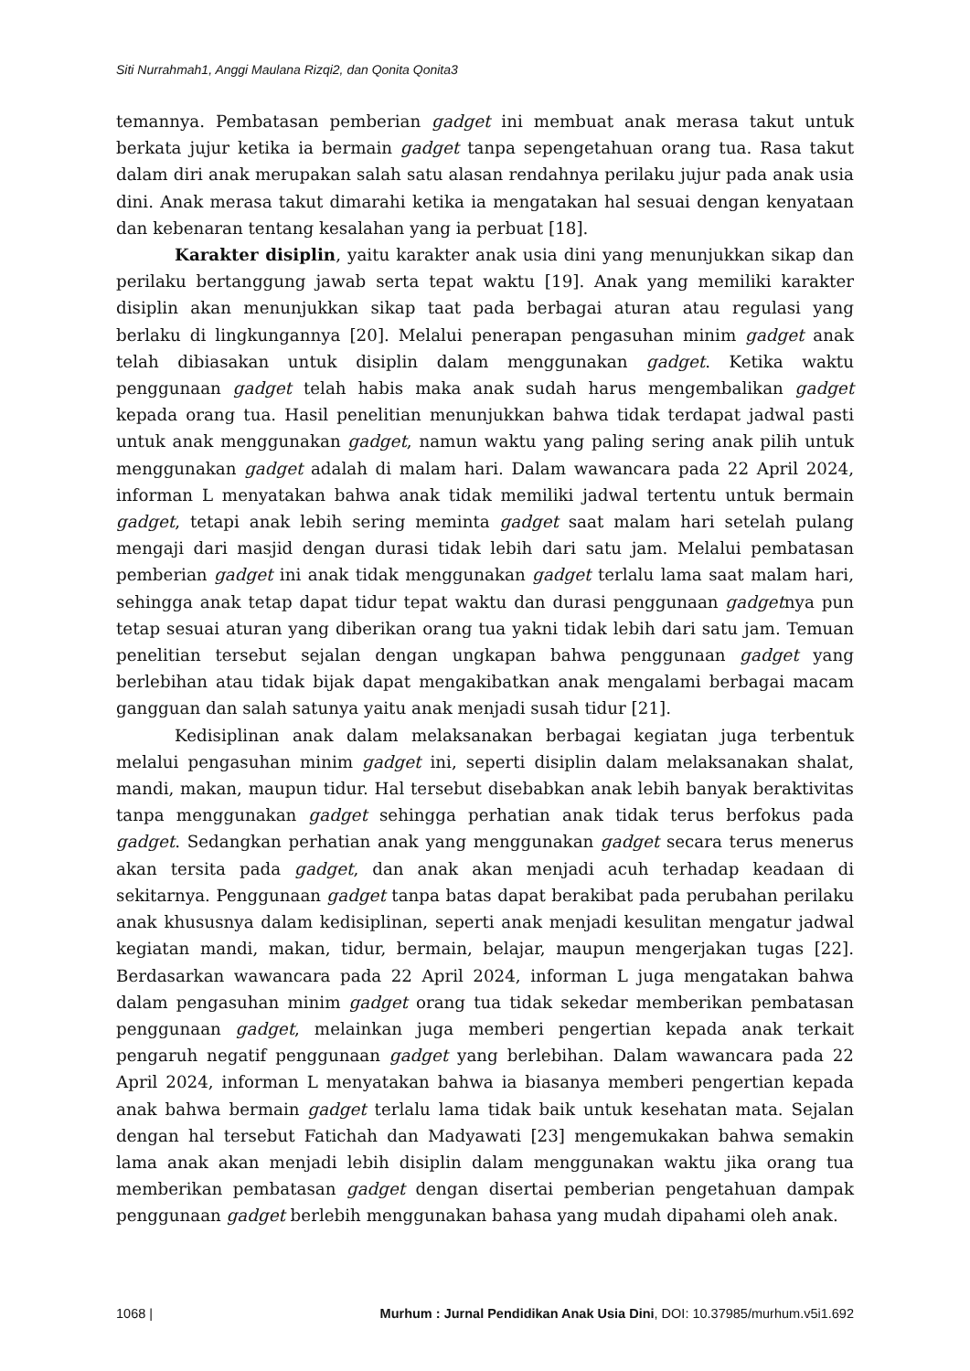Siti Nurrahmah1, Anggi Maulana Rizqi2, dan Qonita Qonita3
temannya. Pembatasan pemberian gadget ini membuat anak merasa takut untuk berkata jujur ketika ia bermain gadget tanpa sepengetahuan orang tua. Rasa takut dalam diri anak merupakan salah satu alasan rendahnya perilaku jujur pada anak usia dini. Anak merasa takut dimarahi ketika ia mengatakan hal sesuai dengan kenyataan dan kebenaran tentang kesalahan yang ia perbuat [18].
Karakter disiplin, yaitu karakter anak usia dini yang menunjukkan sikap dan perilaku bertanggung jawab serta tepat waktu [19]. Anak yang memiliki karakter disiplin akan menunjukkan sikap taat pada berbagai aturan atau regulasi yang berlaku di lingkungannya [20]. Melalui penerapan pengasuhan minim gadget anak telah dibiasakan untuk disiplin dalam menggunakan gadget. Ketika waktu penggunaan gadget telah habis maka anak sudah harus mengembalikan gadget kepada orang tua. Hasil penelitian menunjukkan bahwa tidak terdapat jadwal pasti untuk anak menggunakan gadget, namun waktu yang paling sering anak pilih untuk menggunakan gadget adalah di malam hari. Dalam wawancara pada 22 April 2024, informan L menyatakan bahwa anak tidak memiliki jadwal tertentu untuk bermain gadget, tetapi anak lebih sering meminta gadget saat malam hari setelah pulang mengaji dari masjid dengan durasi tidak lebih dari satu jam. Melalui pembatasan pemberian gadget ini anak tidak menggunakan gadget terlalu lama saat malam hari, sehingga anak tetap dapat tidur tepat waktu dan durasi penggunaan gadgetnya pun tetap sesuai aturan yang diberikan orang tua yakni tidak lebih dari satu jam. Temuan penelitian tersebut sejalan dengan ungkapan bahwa penggunaan gadget yang berlebihan atau tidak bijak dapat mengakibatkan anak mengalami berbagai macam gangguan dan salah satunya yaitu anak menjadi susah tidur [21].
Kedisiplinan anak dalam melaksanakan berbagai kegiatan juga terbentuk melalui pengasuhan minim gadget ini, seperti disiplin dalam melaksanakan shalat, mandi, makan, maupun tidur. Hal tersebut disebabkan anak lebih banyak beraktivitas tanpa menggunakan gadget sehingga perhatian anak tidak terus berfokus pada gadget. Sedangkan perhatian anak yang menggunakan gadget secara terus menerus akan tersita pada gadget, dan anak akan menjadi acuh terhadap keadaan di sekitarnya. Penggunaan gadget tanpa batas dapat berakibat pada perubahan perilaku anak khususnya dalam kedisiplinan, seperti anak menjadi kesulitan mengatur jadwal kegiatan mandi, makan, tidur, bermain, belajar, maupun mengerjakan tugas [22]. Berdasarkan wawancara pada 22 April 2024, informan L juga mengatakan bahwa dalam pengasuhan minim gadget orang tua tidak sekedar memberikan pembatasan penggunaan gadget, melainkan juga memberi pengertian kepada anak terkait pengaruh negatif penggunaan gadget yang berlebihan. Dalam wawancara pada 22 April 2024, informan L menyatakan bahwa ia biasanya memberi pengertian kepada anak bahwa bermain gadget terlalu lama tidak baik untuk kesehatan mata. Sejalan dengan hal tersebut Fatichah dan Madyawati [23] mengemukakan bahwa semakin lama anak akan menjadi lebih disiplin dalam menggunakan waktu jika orang tua memberikan pembatasan gadget dengan disertai pemberian pengetahuan dampak penggunaan gadget berlebih menggunakan bahasa yang mudah dipahami oleh anak.
1068 | Murhum : Jurnal Pendidikan Anak Usia Dini, DOI: 10.37985/murhum.v5i1.692